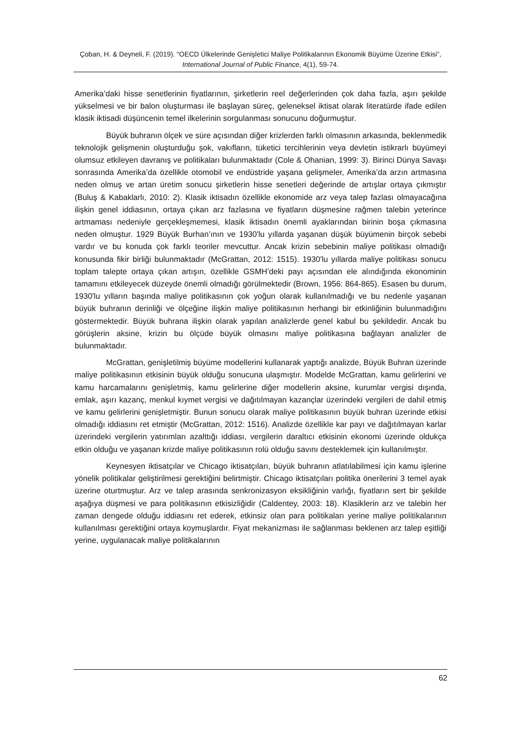Çoban, H. & Deyneli, F. (2019). “OECD Ülkelerinde Genişletici Maliye Politikalarının Ekonomik Büyüme Üzerine Etkisi”, International Journal of Public Finance, 4(1), 59-74.
Amerika’daki hisse senetlerinin fiyatlarının, şirketlerin reel değerlerinden çok daha fazla, aşırı şekilde yükselmesi ve bir balon oluşturması ile başlayan süreç, geleneksel iktisat olarak literatürde ifade edilen klasik iktisadi düşüncenin temel ilkelerinin sorgulanması sonucunu doğurmuştur.
Büyük buhranın ölçek ve süre açısından diğer krizlerden farklı olmasının arkasında, beklenmedik teknolojik gelişmenin oluşturduğu şok, vakıfların, tüketici tercihlerinin veya devletin istikrarlı büyümeyi olumsuz etkileyen davranış ve politikaları bulunmaktadır (Cole & Ohanian, 1999: 3). Birinci Dünya Savaşı sonrasında Amerika’da özellikle otomobil ve endüstride yaşana gelişmeler, Amerika’da arzın artmasına neden olmuş ve artan üretim sonucu şirketlerin hisse senetleri değerinde de artışlar ortaya çıkmıştır (Buluş & Kabaklarlı, 2010: 2). Klasik iktisadın özellikle ekonomide arz veya talep fazlası olmayacağına ilişkin genel iddiasının, ortaya çıkan arz fazlasına ve fiyatların düşmesine rağmen talebin yeterince artmaması nedeniyle gerçekleşmemesi, klasik iktisadın önemli ayaklarından birinin boşa çıkmasına neden olmuştur. 1929 Büyük Burhan’ının ve 1930'lu yıllarda yaşanan düşük büyümenin birçok sebebi vardır ve bu konuda çok farklı teoriler mevcuttur. Ancak krizin sebebinin maliye politikası olmadığı konusunda fikir birliği bulunmaktadır (McGrattan, 2012: 1515). 1930'lu yıllarda maliye politikası sonucu toplam talepte ortaya çıkan artışın, özellikle GSMH’deki payı açısından ele alındığında ekonominin tamamını etkileyecek düzeyde önemli olmadığı görülmektedir (Brown, 1956: 864-865). Esasen bu durum, 1930'lu yılların başında maliye politikasının çok yoğun olarak kullanılmadığı ve bu nedenle yaşanan büyük buhranın derinliği ve ölçeğine ilişkin maliye politikasının herhangi bir etkinliğinin bulunmadığını göstermektedir. Büyük buhrana ilişkin olarak yapılan analizlerde genel kabul bu şekildedir. Ancak bu görüşlerin aksine, krizin bu ölçüde büyük olmasını maliye politikasına bağlayan analizler de bulunmaktadır.
McGrattan, genişletilmiş büyüme modellerini kullanarak yaptığı analizde, Büyük Buhran üzerinde maliye politikasının etkisinin büyük olduğu sonucuna ulaşmıştır. Modelde McGrattan, kamu gelirlerini ve kamu harcamalarını genişletmiş, kamu gelirlerine diğer modellerin aksine, kurumlar vergisi dışında, emlak, aşırı kazanç, menkul kıymet vergisi ve dağıtılmayan kazançlar üzerindeki vergileri de dahil etmiş ve kamu gelirlerini genişletmiştir. Bunun sonucu olarak maliye politikasının büyük buhran üzerinde etkisi olmadığı iddiasını ret etmiştir (McGrattan, 2012: 1516). Analizde özellikle kar payı ve dağıtılmayan karlar üzerindeki vergilerin yatırımları azalttığı iddiası, vergilerin daraltıcı etkisinin ekonomi üzerinde oldukça etkin olduğu ve yaşanan krizde maliye politikasının rolü olduğu savını desteklemek için kullanılmıştır.
Keynesyen iktisatçılar ve Chicago iktisatçıları, büyük buhranın atlatılabilmesi için kamu işlerine yönelik politikalar geliştirilmesi gerektiğini belirtmiştir. Chicago iktisatçıları politika önerilerini 3 temel ayak üzerine oturtmuştur. Arz ve talep arasında senkronizasyon eksikliğinin varlığı, fiyatların sert bir şekilde aşağıya düşmesi ve para politikasının etkisizliğidir (Caldentey, 2003: 18). Klasiklerin arz ve talebin her zaman dengede olduğu iddiasını ret ederek, etkinsiz olan para politikaları yerine maliye politikalarının kullanılması gerektiğini ortaya koymuşlardır. Fiyat mekanizması ile sağlanması beklenen arz talep eşitliği yerine, uygulanacak maliye politikalarının
62